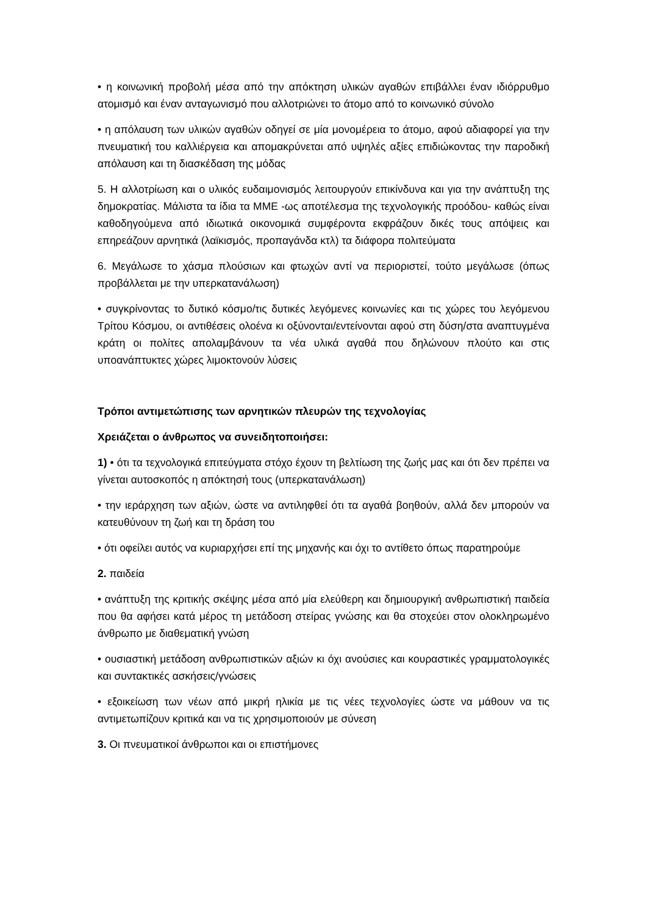• η κοινωνική προβολή μέσα από την απόκτηση υλικών αγαθών επιβάλλει έναν ιδιόρρυθμο ατομισμό και έναν ανταγωνισμό που αλλοτριώνει το άτομο από το κοινωνικό σύνολο
• η απόλαυση των υλικών αγαθών οδηγεί σε μία μονομέρεια το άτομο, αφού αδιαφορεί για την πνευματική του καλλιέργεια και απομακρύνεται από υψηλές αξίες επιδιώκοντας την παροδική απόλαυση και τη διασκέδαση της μόδας
5. Η αλλοτρίωση και ο υλικός ευδαιμονισμός λειτουργούν επικίνδυνα και για την ανάπτυξη της δημοκρατίας. Μάλιστα τα ίδια τα ΜΜΕ -ως αποτέλεσμα της τεχνολογικής προόδου- καθώς είναι καθοδηγούμενα από ιδιωτικά οικονομικά συμφέροντα εκφράζουν δικές τους απόψεις και επηρεάζουν αρνητικά (λαϊκισμός, προπαγάνδα κτλ) τα διάφορα πολιτεύματα
6. Μεγάλωσε το χάσμα πλούσιων και φτωχών αντί να περιοριστεί, τούτο μεγάλωσε (όπως προβάλλεται με την υπερκατανάλωση)
• συγκρίνοντας το δυτικό κόσμο/τις δυτικές λεγόμενες κοινωνίες και τις χώρες του λεγόμενου Τρίτου Κόσμου, οι αντιθέσεις ολοένα κι οξύνονται/εντείνονται αφού στη δύση/στα αναπτυγμένα κράτη οι πολίτες απολαμβάνουν τα νέα υλικά αγαθά που δηλώνουν πλούτο και στις υποανάπτυκτες χώρες λιμοκτονούν λύσεις
Τρόποι αντιμετώπισης των αρνητικών πλευρών της τεχνολογίας
Χρειάζεται ο άνθρωπος να συνειδητοποιήσει:
1) • ότι τα τεχνολογικά επιτεύγματα στόχο έχουν τη βελτίωση της ζωής μας και ότι δεν πρέπει να γίνεται αυτοσκοπός η απόκτησή τους (υπερκατανάλωση)
• την ιεράρχηση των αξιών, ώστε να αντιληφθεί ότι τα αγαθά βοηθούν, αλλά δεν μπορούν να κατευθύνουν τη ζωή και τη δράση του
• ότι οφείλει αυτός να κυριαρχήσει επί της μηχανής και όχι το αντίθετο όπως παρατηρούμε
2. παιδεία
• ανάπτυξη της κριτικής σκέψης μέσα από μία ελεύθερη και δημιουργική ανθρωπιστική παιδεία που θα αφήσει κατά μέρος τη μετάδοση στείρας γνώσης και θα στοχεύει στον ολοκληρωμένο άνθρωπο με διαθεματική γνώση
• ουσιαστική μετάδοση ανθρωπιστικών αξιών κι όχι ανούσιες και κουραστικές γραμματολογικές και συντακτικές ασκήσεις/γνώσεις
• εξοικείωση των νέων από μικρή ηλικία με τις νέες τεχνολογίες ώστε να μάθουν να τις αντιμετωπίζουν κριτικά και να τις χρησιμοποιούν με σύνεση
3. Οι πνευματικοί άνθρωποι και οι επιστήμονες